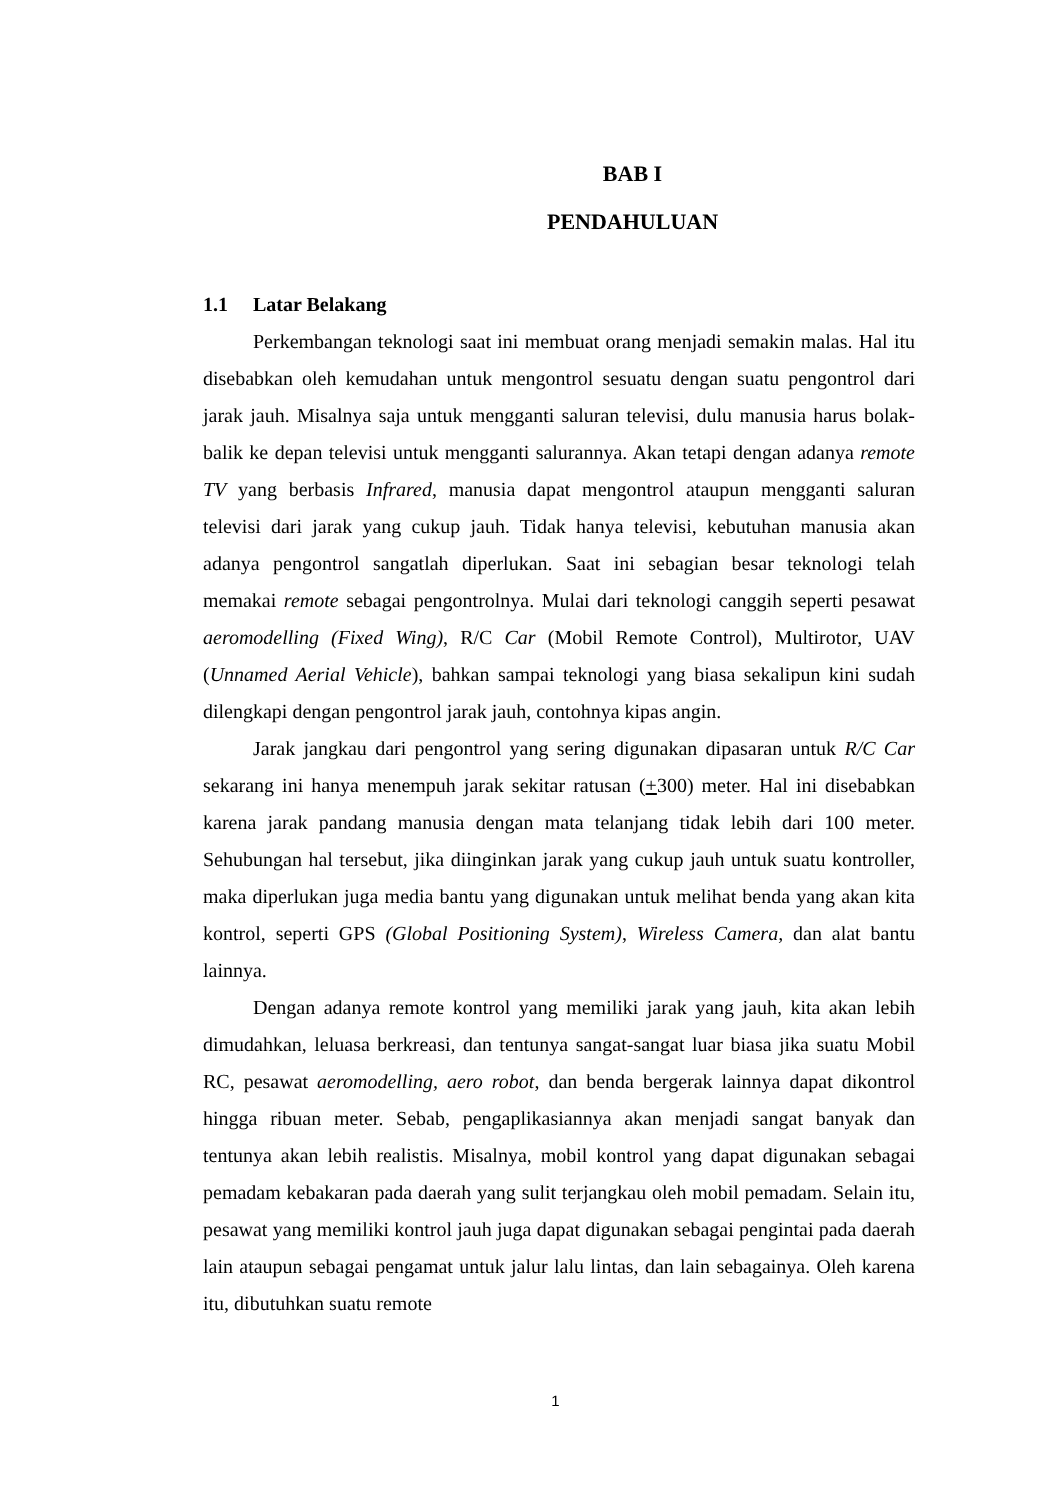BAB I
PENDAHULUAN
1.1 Latar Belakang
Perkembangan teknologi saat ini membuat orang menjadi semakin malas. Hal itu disebabkan oleh kemudahan untuk mengontrol sesuatu dengan suatu pengontrol dari jarak jauh. Misalnya saja untuk mengganti saluran televisi, dulu manusia harus bolak-balik ke depan televisi untuk mengganti salurannya. Akan tetapi dengan adanya remote TV yang berbasis Infrared, manusia dapat mengontrol ataupun mengganti saluran televisi dari jarak yang cukup jauh. Tidak hanya televisi, kebutuhan manusia akan adanya pengontrol sangatlah diperlukan. Saat ini sebagian besar teknologi telah memakai remote sebagai pengontrolnya. Mulai dari teknologi canggih seperti pesawat aeromodelling (Fixed Wing), R/C Car (Mobil Remote Control), Multirotor, UAV (Unnamed Aerial Vehicle), bahkan sampai teknologi yang biasa sekalipun kini sudah dilengkapi dengan pengontrol jarak jauh, contohnya kipas angin.
Jarak jangkau dari pengontrol yang sering digunakan dipasaran untuk R/C Car sekarang ini hanya menempuh jarak sekitar ratusan (+300) meter. Hal ini disebabkan karena jarak pandang manusia dengan mata telanjang tidak lebih dari 100 meter. Sehubungan hal tersebut, jika diinginkan jarak yang cukup jauh untuk suatu kontroller, maka diperlukan juga media bantu yang digunakan untuk melihat benda yang akan kita kontrol, seperti GPS (Global Positioning System), Wireless Camera, dan alat bantu lainnya.
Dengan adanya remote kontrol yang memiliki jarak yang jauh, kita akan lebih dimudahkan, leluasa berkreasi, dan tentunya sangat-sangat luar biasa jika suatu Mobil RC, pesawat aeromodelling, aero robot, dan benda bergerak lainnya dapat dikontrol hingga ribuan meter. Sebab, pengaplikasiannya akan menjadi sangat banyak dan tentunya akan lebih realistis. Misalnya, mobil kontrol yang dapat digunakan sebagai pemadam kebakaran pada daerah yang sulit terjangkau oleh mobil pemadam. Selain itu, pesawat yang memiliki kontrol jauh juga dapat digunakan sebagai pengintai pada daerah lain ataupun sebagai pengamat untuk jalur lalu lintas, dan lain sebagainya. Oleh karena itu, dibutuhkan suatu remote
1